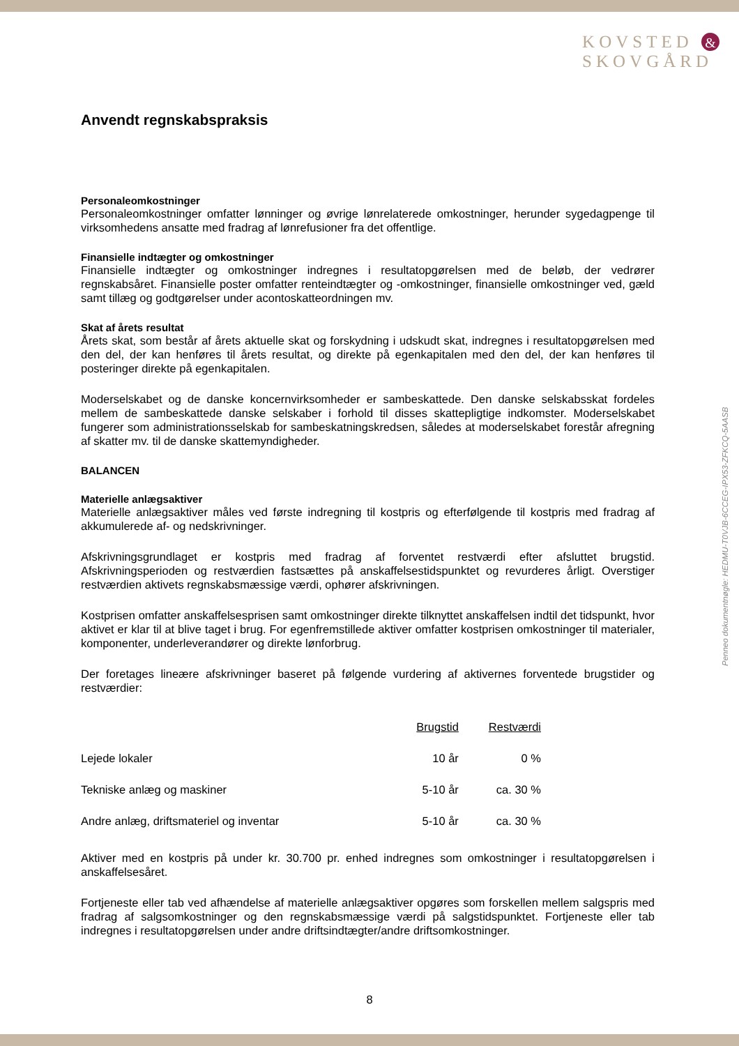KOVSTED &
SKOVGÅRD
Anvendt regnskabspraksis
Personaleomkostninger
Personaleomkostninger omfatter lønninger og øvrige lønrelaterede omkostninger, herunder sygedagpenge til virksomhedens ansatte med fradrag af lønrefusioner fra det offentlige.
Finansielle indtægter og omkostninger
Finansielle indtægter og omkostninger indregnes i resultatopgørelsen med de beløb, der vedrører regnskabsåret. Finansielle poster omfatter renteindtægter og -omkostninger, finansielle omkostninger ved, gæld samt tillæg og godtgørelser under acontoskatteordningen mv.
Skat af årets resultat
Årets skat, som består af årets aktuelle skat og forskydning i udskudt skat, indregnes i resultatopgørelsen med den del, der kan henføres til årets resultat, og direkte på egenkapitalen med den del, der kan henføres til posteringer direkte på egenkapitalen.
Moderselskabet og de danske koncernvirksomheder er sambeskattede. Den danske selskabsskat fordeles mellem de sambeskattede danske selskaber i forhold til disses skattepligtige indkomster. Moderselskabet fungerer som administrationsselskab for sambeskatningskredsen, således at moderselskabet forestår afregning af skatter mv. til de danske skattemyndigheder.
BALANCEN
Materielle anlægsaktiver
Materielle anlægsaktiver måles ved første indregning til kostpris og efterfølgende til kostpris med fradrag af akkumulerede af- og nedskrivninger.
Afskrivningsgrundlaget er kostpris med fradrag af forventet restværdi efter afsluttet brugstid. Afskrivningsperioden og restværdien fastsættes på anskaffelsestidspunktet og revurderes årligt. Overstiger restværdien aktivets regnskabsmæssige værdi, ophører afskrivningen.
Kostprisen omfatter anskaffelsesprisen samt omkostninger direkte tilknyttet anskaffelsen indtil det tidspunkt, hvor aktivet er klar til at blive taget i brug. For egenfremstillede aktiver omfatter kostprisen omkostninger til materialer, komponenter, underleverandører og direkte lønforbrug.
Der foretages lineære afskrivninger baseret på følgende vurdering af aktivernes forventede brugstider og restværdier:
| | Brugstid | Restværdi |
| Lejede lokaler | 10 år | 0 % |
| Tekniske anlæg og maskiner | 5-10 år | ca. 30 % |
| Andre anlæg, driftsmateriel og inventar | 5-10 år | ca. 30 % |
Aktiver med en kostpris på under kr. 30.700 pr. enhed indregnes som omkostninger i resultatopgørelsen i anskaffelsesåret.
Fortjeneste eller tab ved afhændelse af materielle anlægsaktiver opgøres som forskellen mellem salgspris med fradrag af salgsomkostninger og den regnskabsmæssige værdi på salgstidspunktet. Fortjeneste eller tab indregnes i resultatopgørelsen under andre driftsindtægter/andre driftsomkostninger.
Penneo dokumentnøgle: HEDMU-T0VJB-6CCEG-IPX53-ZFKCQ-5AASB
8